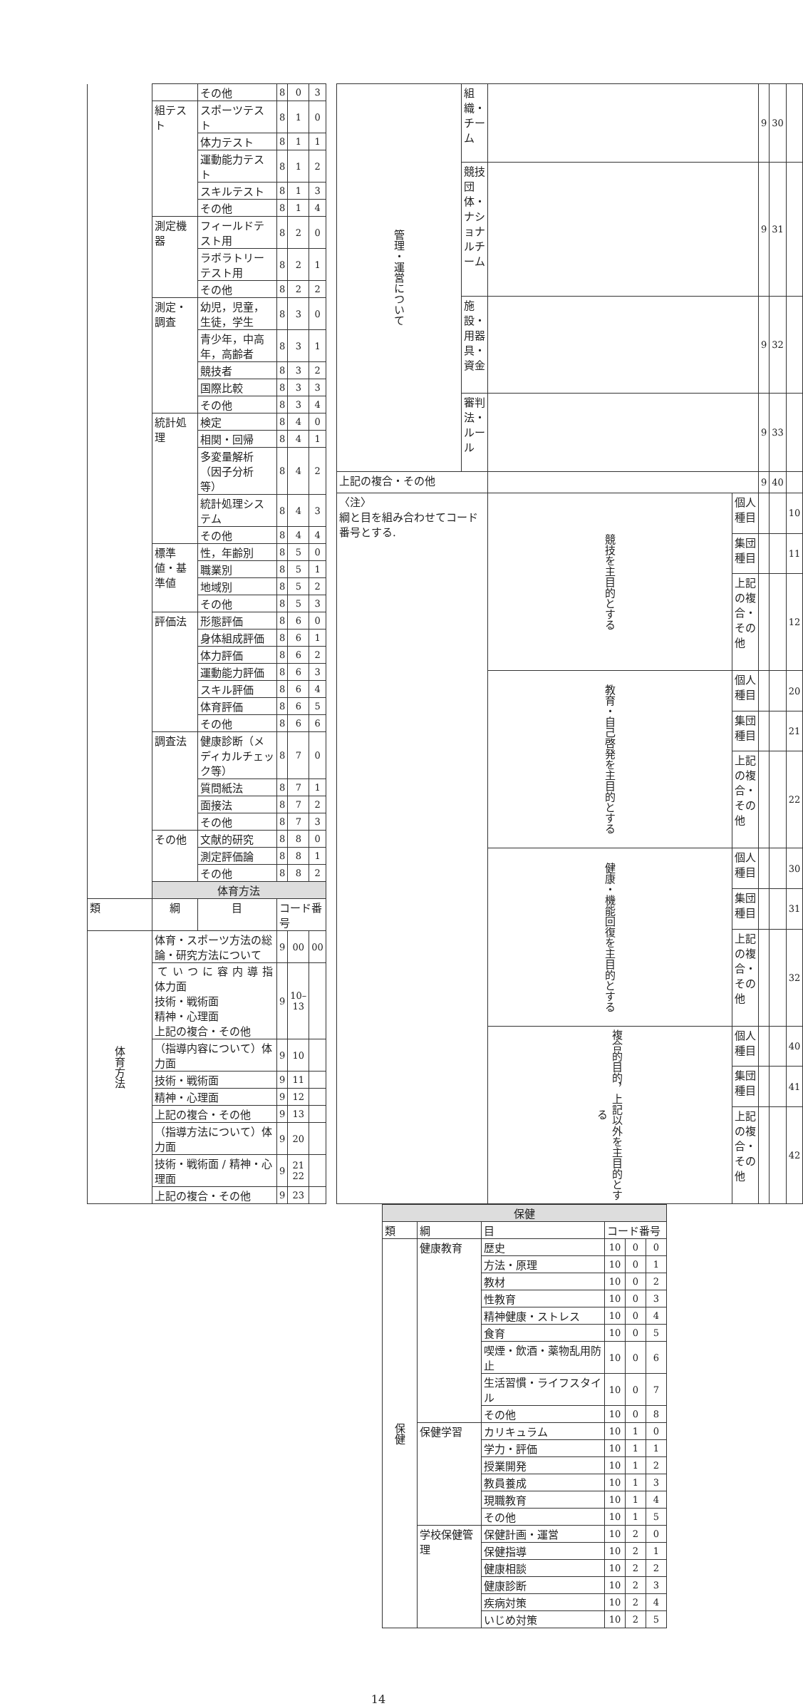| | | その他 | 8 | 0 | 3 |
| | 組テスト | スポーツテスト | 8 | 1 | 0 |
| | | 体力テスト | 8 | 1 | 1 |
| | | 運動能力テスト | 8 | 1 | 2 |
| | | スキルテスト | 8 | 1 | 3 |
| | | その他 | 8 | 1 | 4 |
| | 測定機器 | フィールドテスト用 | 8 | 2 | 0 |
| | | ラボラトリーテスト用 | 8 | 2 | 1 |
| | | その他 | 8 | 2 | 2 |
| | 測定・調査 | 幼児，児童，生徒，学生 | 8 | 3 | 0 |
| | | 青少年，中高年，高齢者 | 8 | 3 | 1 |
| | | 競技者 | 8 | 3 | 2 |
| | | 国際比較 | 8 | 3 | 3 |
| | | その他 | 8 | 3 | 4 |
| | 統計処理 | 検定 | 8 | 4 | 0 |
| | | 相関・回帰 | 8 | 4 | 1 |
| | | 多変量解析（因子分析等） | 8 | 4 | 2 |
| | | 統計処理システム | 8 | 4 | 3 |
| | | その他 | 8 | 4 | 4 |
| | 標準値・基準値 | 性，年齢別 | 8 | 5 | 0 |
| | | 職業別 | 8 | 5 | 1 |
| | | 地域別 | 8 | 5 | 2 |
| | | その他 | 8 | 5 | 3 |
| | 評価法 | 形態評価 | 8 | 6 | 0 |
| | | 身体組成評価 | 8 | 6 | 1 |
| | | 体力評価 | 8 | 6 | 2 |
| | | 運動能力評価 | 8 | 6 | 3 |
| | | スキル評価 | 8 | 6 | 4 |
| | | 体育評価 | 8 | 6 | 5 |
| | | その他 | 8 | 6 | 6 |
| | 調査法 | 健康診断（メディカルチェック等） | 8 | 7 | 0 |
| | | 質問紙法 | 8 | 7 | 1 |
| | | 面接法 | 8 | 7 | 2 |
| | | その他 | 8 | 7 | 3 |
| | その他 | 文献的研究 | 8 | 8 | 0 |
| | | 測定評価論 | 8 | 8 | 1 |
| | | その他 | 8 | 8 | 2 |
| | 体育方法 | | | | |
| 類 | 綱 | 目 | コード番号 | | |
| 体育方法 | 体育・スポーツ方法の総論・研究方法について | | 9 | 00 | 00 |
| | 指導内容について 体力面 技術・戦術面 精神・心理面 上記の複合・その他 | | 9 | 10–13 | |
| | （指導内容について）体力面 | | 9 | 10 | |
| | 技術・戦術面 | | 9 | 11 | |
| | 精神・心理面 | | 9 | 12 | |
| | 上記の複合・その他 | | 9 | 13 | |
| | （指導方法について）体力面 | | 9 | 20 | |
| | 技術・戦術面 / 精神・心理面 | | 9 | 21 22 | |
| | 上記の複合・その他 | | 9 | 23 | |
| 管理・運営について | 組織・チーム | | | 9 | 30 | |
| | 競技団体・ナショナルチーム | | | 9 | 31 | |
| | 施設・用器具・資金 | | | 9 | 32 | |
| | 審判法・ルール | | | 9 | 33 | |
| 上記の複合・その他 | | | | 9 | 40 | |
| 〈注〉 綱と目を組み合わせてコード番号とする. | | 競技を主目的とする | 個人種目 | | | 10 |
| | | | 集団種目 | | | 11 |
| | | | 上記の複合・その他 | | | 12 |
| | | 教育・自己啓発を主目的とする | 個人種目 | | | 20 |
| | | | 集団種目 | | | 21 |
| | | | 上記の複合・その他 | | | 22 |
| | | 健康・機能回復を主目的とする | 個人種目 | | | 30 |
| | | | 集団種目 | | | 31 |
| | | | 上記の複合・その他 | | | 32 |
| | | 複合的目的，上記以外を主目的とする | 個人種目 | | | 40 |
| | | | 集団種目 | | | 41 |
| | | | 上記の複合・その他 | | | 42 |
| 保健 | | | | | |
| 類 | 綱 | 目 | コード番号 | | |
| 保健 | 健康教育 | 歴史 | 10 | 0 | 0 |
| | | 方法・原理 | 10 | 0 | 1 |
| | | 教材 | 10 | 0 | 2 |
| | | 性教育 | 10 | 0 | 3 |
| | | 精神健康・ストレス | 10 | 0 | 4 |
| | | 食育 | 10 | 0 | 5 |
| | | 喫煙・飲酒・薬物乱用防止 | 10 | 0 | 6 |
| | | 生活習慣・ライフスタイル | 10 | 0 | 7 |
| | | その他 | 10 | 0 | 8 |
| | 保健学習 | カリキュラム | 10 | 1 | 0 |
| | | 学力・評価 | 10 | 1 | 1 |
| | | 授業開発 | 10 | 1 | 2 |
| | | 教員養成 | 10 | 1 | 3 |
| | | 現職教育 | 10 | 1 | 4 |
| | | その他 | 10 | 1 | 5 |
| | 学校保健管理 | 保健計画・運営 | 10 | 2 | 0 |
| | | 保健指導 | 10 | 2 | 1 |
| | | 健康相談 | 10 | 2 | 2 |
| | | 健康診断 | 10 | 2 | 3 |
| | | 疾病対策 | 10 | 2 | 4 |
| | | いじめ対策 | 10 | 2 | 5 |
14